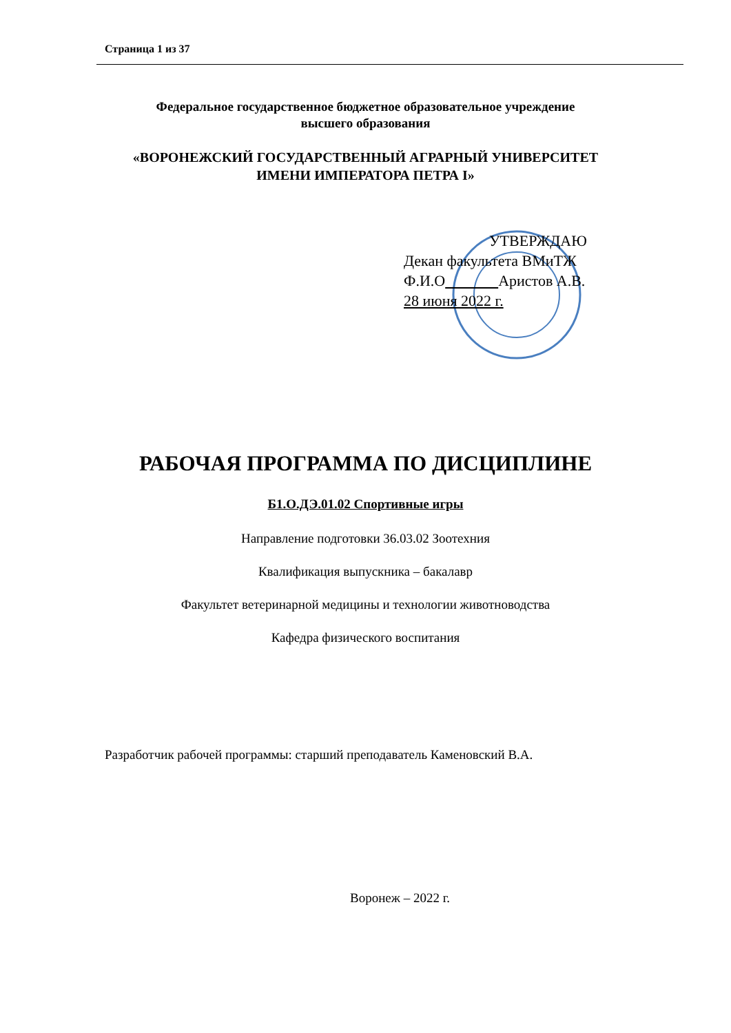Страница 1 из 37
Федеральное государственное бюджетное образовательное учреждение
высшего образования
«ВОРОНЕЖСКИЙ ГОСУДАРСТВЕННЫЙ АГРАРНЫЙ УНИВЕРСИТЕТ
ИМЕНИ ИМПЕРАТОРА ПЕТРА I»
УТВЕРЖДАЮ
Декан факультета ВМиТЖ
Ф.И.О Аристов А.В.
28 июня 2022 г.
РАБОЧАЯ ПРОГРАММА ПО ДИСЦИПЛИНЕ
Б1.О.ДЭ.01.02 Спортивные игры
Направление подготовки 36.03.02 Зоотехния
Квалификация выпускника – бакалавр
Факультет ветеринарной медицины и технологии животноводства
Кафедра физического воспитания
Разработчик рабочей программы: старший преподаватель Каменовский В.А.
Воронеж – 2022 г.